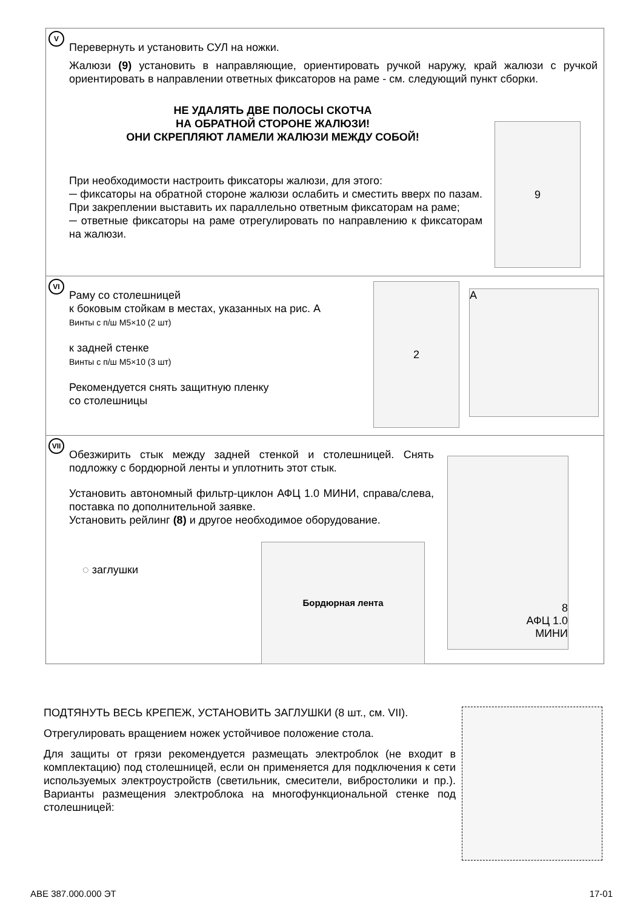V
Перевернуть и установить СУЛ на ножки.
Жалюзи (9) установить в направляющие, ориентировать ручкой наружу, край жалюзи с ручкой ориентировать в направлении ответных фиксаторов на раме - см. следующий пункт сборки.
НЕ УДАЛЯТЬ ДВЕ ПОЛОСЫ СКОТЧА
НА ОБРАТНОЙ СТОРОНЕ ЖАЛЮЗИ!
ОНИ СКРЕПЛЯЮТ ЛАМЕЛИ ЖАЛЮЗИ МЕЖДУ СОБОЙ!
При необходимости настроить фиксаторы жалюзи, для этого:
─ фиксаторы на обратной стороне жалюзи ослабить и сместить вверх по пазам. При закреплении выставить их параллельно ответным фиксаторам на раме;
─ ответные фиксаторы на раме отрегулировать по направлению к фиксаторам на жалюзи.
9
VI
Раму со столешницей
к боковым стойкам в местах, указанных на рис. А
Винты с п/ш М5×10 (2 шт)
к задней стенке
Винты с п/ш М5×10 (3 шт)
Рекомендуется снять защитную пленку
со столешницы
2
A
VII
Обезжирить стык между задней стенкой и столешницей. Снять подложку с бордюрной ленты и уплотнить этот стык.
Установить автономный фильтр-циклон АФЦ 1.0 МИНИ, справа/слева, поставка по дополнительной заявке.
Установить рейлинг (8) и другое необходимое оборудование.
◌ заглушки
Бордюрная лента
8
АФЦ 1.0
МИНИ
ПОДТЯНУТЬ ВЕСЬ КРЕПЕЖ, УСТАНОВИТЬ ЗАГЛУШКИ (8 шт., см. VII).
Отрегулировать вращением ножек устойчивое положение стола.
Для защиты от грязи рекомендуется размещать электроблок (не входит в комплектацию) под столешницей, если он применяется для подключения к сети используемых электроустройств (светильник, смесители, вибростолики и пр.). Варианты размещения электроблока на многофункциональной стенке под столешницей:
АВЕ 387.000.000 ЭТ 17-01